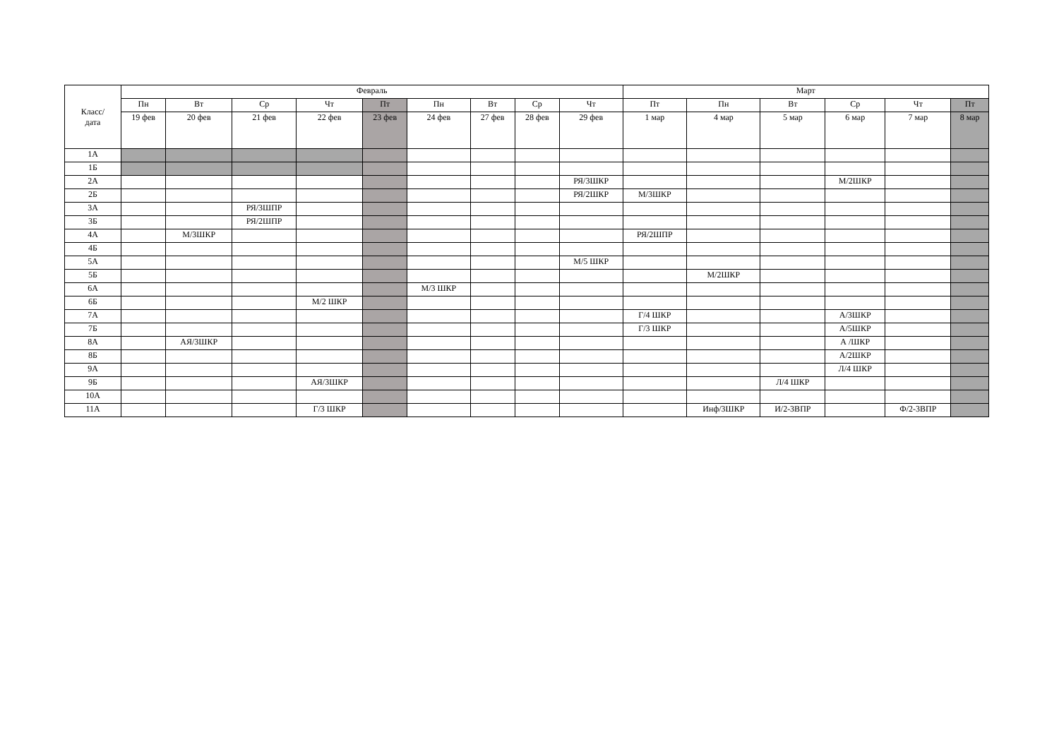| Класс/ дата | Февраль | | | | | | | | | Март | | | | | |
| --- | --- | --- | --- | --- | --- | --- | --- | --- | --- | --- | --- | --- | --- | --- | --- |
| | Пн | Вт | Ср | Чт | Пт | Пн | Вт | Ср | Чт | Пт | Пн | Вт | Ср | Чт | Пт |
| | 19 фев | 20 фев | 21 фев | 22 фев | 23 фев | 24 фев | 27 фев | 28 фев | 29 фев | 1 мар | 4 мар | 5 мар | 6 мар | 7 мар | 8 мар |
| 1А | | | | | | | | | | | | | | | |
| 1Б | | | | | | | | | | | | | | | |
| 2А | | | | | | | | | РЯ/3ШКР | | | | М/2ШКР | | |
| 2Б | | | | | | | | | РЯ/2ШКР | М/3ШКР | | | | | |
| 3А | | | РЯ/3ШПР | | | | | | | | | | | | |
| 3Б | | | РЯ/2ШПР | | | | | | | | | | | | |
| 4А | | М/3ШКР | | | | | | | | РЯ/2ШПР | | | | | |
| 4Б | | | | | | | | | | | | | | | |
| 5А | | | | | | | | | М/5 ШКР | | | | | | |
| 5Б | | | | | | | | | | | М/2ШКР | | | | |
| 6А | | | | | | М/3 ШКР | | | | | | | | | |
| 6Б | | | | М/2 ШКР | | | | | | | | | | | |
| 7А | | | | | | | | | | Г/4 ШКР | | | А/3ШКР | | |
| 7Б | | | | | | | | | | Г/3 ШКР | | | А/5ШКР | | |
| 8А | | АЯ/3ШКР | | | | | | | | | | | А /ШКР | | |
| 8Б | | | | | | | | | | | | | А/2ШКР | | |
| 9А | | | | | | | | | | | | | Л/4 ШКР | | |
| 9Б | | | | АЯ/3ШКР | | | | | | | | Л/4 ШКР | | | |
| 10А | | | | | | | | | | | | | | | |
| 11А | | | | Г/3 ШКР | | | | | | | Инф/3ШКР | И/2-3ВПР | | Ф/2-3ВПР | |